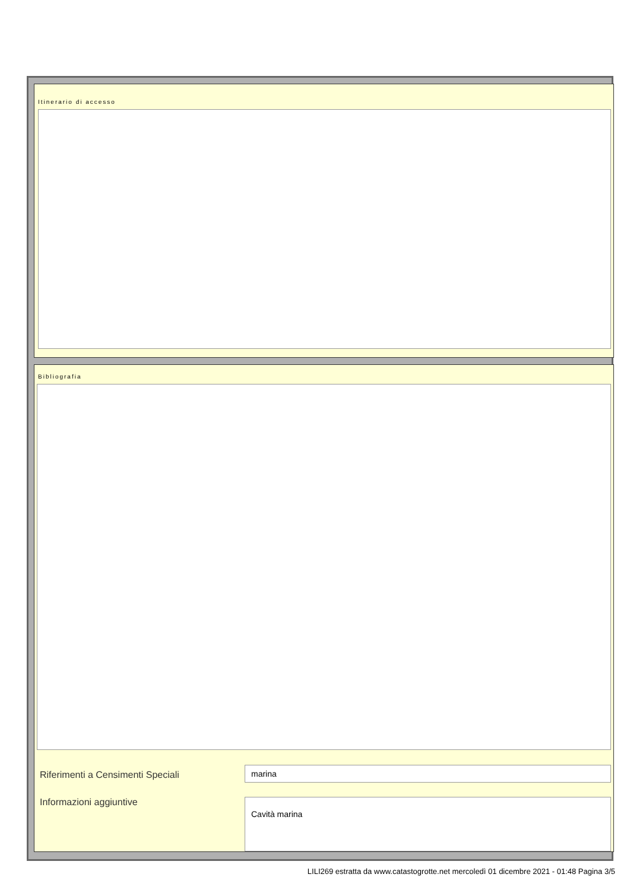Itinerario di accesso
Bibliografia
Riferimenti a Censimenti Speciali marina
Informazioni aggiuntive
Cavità marina
LILI269 estratta da www.catastogrotte.net mercoledì 01 dicembre 2021 - 01:48 Pagina 3/5